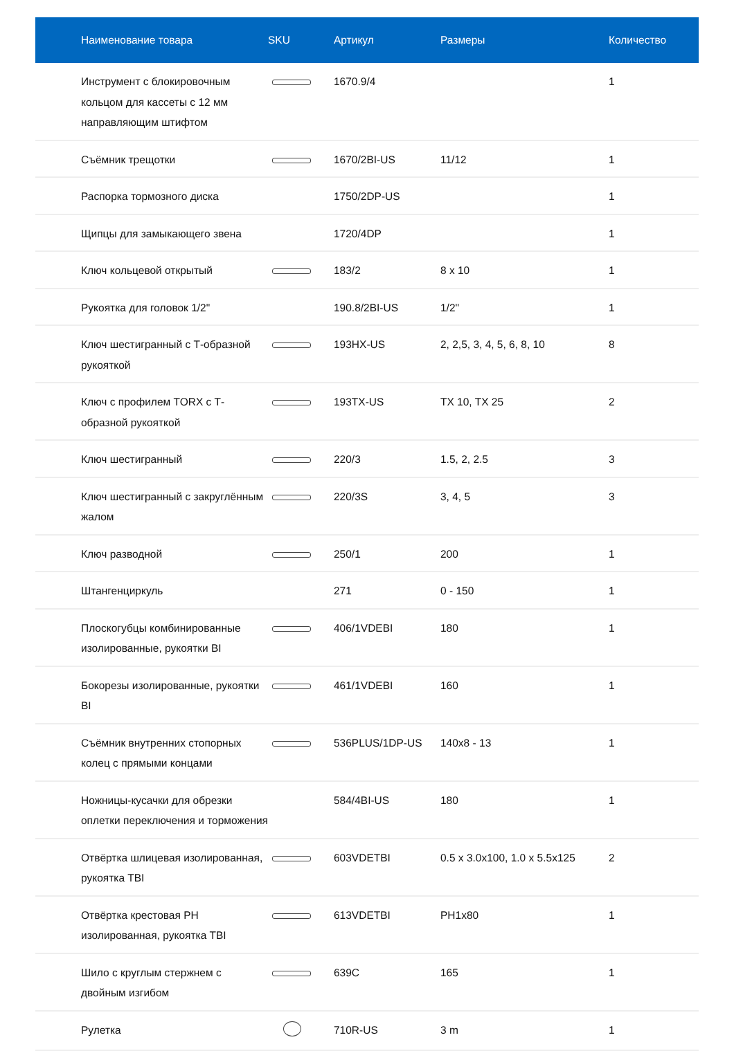| Наименование товара | SKU | Артикул | Размеры | Количество |
| --- | --- | --- | --- | --- |
| Инструмент с блокировочным кольцом для кассеты с 12 мм направляющим штифтом | | 1670.9/4 | | 1 |
| Съёмник трещотки | | 1670/2BI-US | 11/12 | 1 |
| Распорка тормозного диска | | 1750/2DP-US | | 1 |
| Щипцы для замыкающего звена | | 1720/4DP | | 1 |
| Ключ кольцевой открытый | | 183/2 | 8 x 10 | 1 |
| Рукоятка для головок 1/2" | | 190.8/2BI-US | 1/2" | 1 |
| Ключ шестигранный с Т-образной рукояткой | | 193HX-US | 2, 2,5, 3, 4, 5, 6, 8, 10 | 8 |
| Ключ с профилем TORX с Т-образной рукояткой | | 193TX-US | TX 10, TX 25 | 2 |
| Ключ шестигранный | | 220/3 | 1.5, 2, 2.5 | 3 |
| Ключ шестигранный с закруглённым жалом | | 220/3S | 3, 4, 5 | 3 |
| Ключ разводной | | 250/1 | 200 | 1 |
| Штангенциркуль | | 271 | 0 - 150 | 1 |
| Плоскогубцы комбинированные изолированные, рукоятки BI | | 406/1VDEBI | 180 | 1 |
| Бокорезы изолированные, рукоятки BI | | 461/1VDEBI | 160 | 1 |
| Съёмник внутренних стопорных колец с прямыми концами | | 536PLUS/1DP-US | 140x8 - 13 | 1 |
| Ножницы-кусачки для обрезки оплетки переключения и торможения | | 584/4BI-US | 180 | 1 |
| Отвёртка шлицевая изолированная, рукоятка TBI | | 603VDETBI | 0.5 x 3.0x100, 1.0 x 5.5x125 | 2 |
| Отвёртка крестовая PH изолированная, рукоятка TBI | | 613VDETBI | PH1x80 | 1 |
| Шило с круглым стержнем с двойным изгибом | | 639C | 165 | 1 |
| Рулетка | | 710R-US | 3 m | 1 |